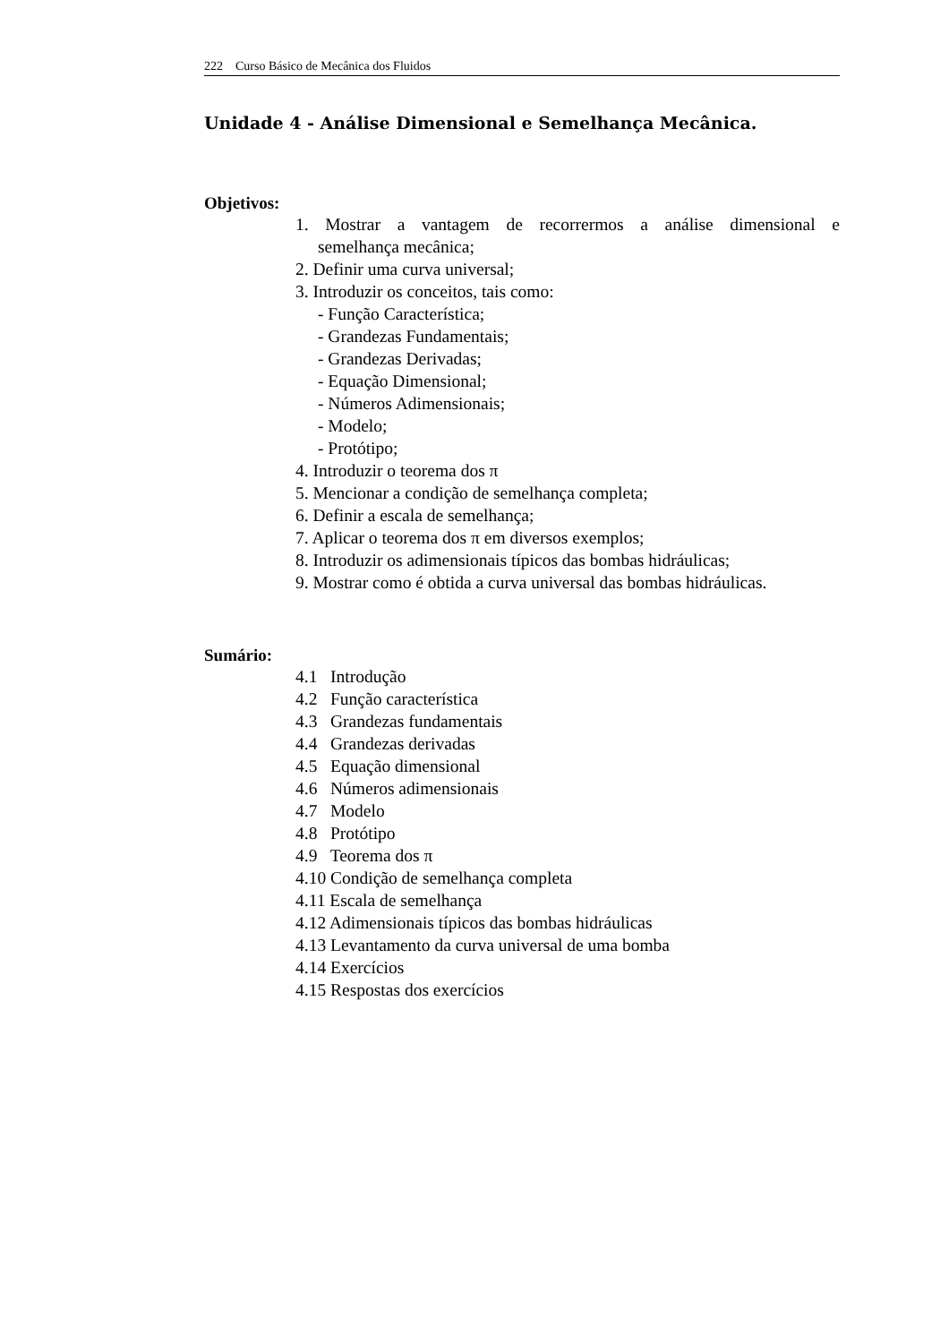222 Curso Básico de Mecânica dos Fluidos
Unidade 4 - Análise Dimensional e Semelhança Mecânica.
Objetivos:
1. Mostrar a vantagem de recorrermos a análise dimensional e
semelhança mecânica;
2. Definir uma curva universal;
3. Introduzir os conceitos, tais como:
- Função Característica;
- Grandezas Fundamentais;
- Grandezas Derivadas;
- Equação Dimensional;
- Números Adimensionais;
- Modelo;
- Protótipo;
4. Introduzir o teorema dos π
5. Mencionar a condição de semelhança completa;
6. Definir a escala de semelhança;
7. Aplicar o teorema dos π em diversos exemplos;
8. Introduzir os adimensionais típicos das bombas hidráulicas;
9. Mostrar como é obtida a curva universal das bombas hidráulicas.
Sumário:
4.1 Introdução
4.2 Função característica
4.3 Grandezas fundamentais
4.4 Grandezas derivadas
4.5 Equação dimensional
4.6 Números adimensionais
4.7 Modelo
4.8 Protótipo
4.9 Teorema dos π
4.10 Condição de semelhança completa
4.11 Escala de semelhança
4.12 Adimensionais típicos das bombas hidráulicas
4.13 Levantamento da curva universal de uma bomba
4.14 Exercícios
4.15 Respostas dos exercícios